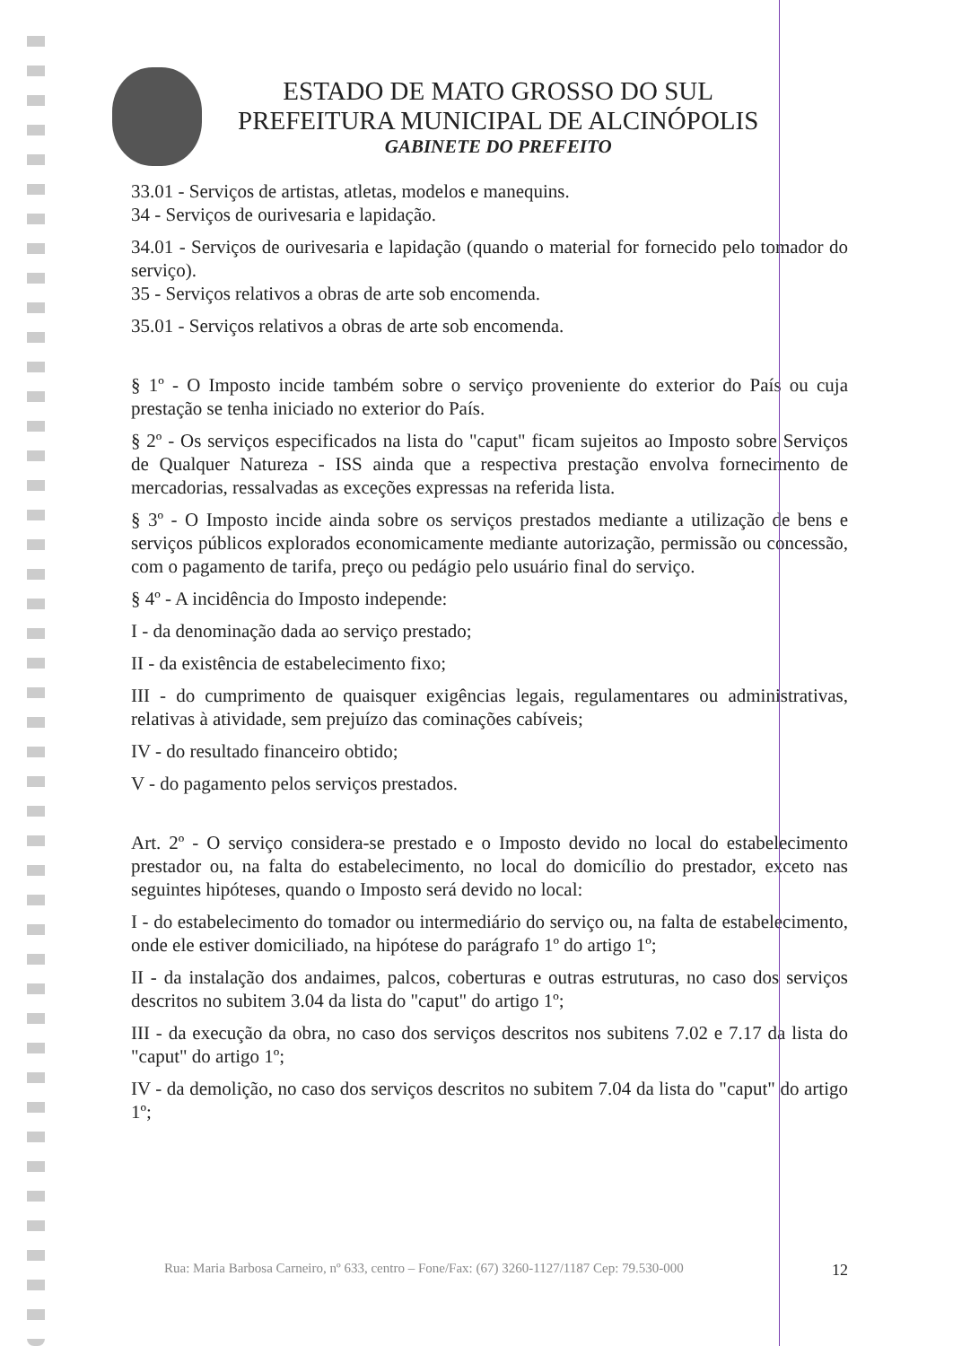ESTADO DE MATO GROSSO DO SUL
PREFEITURA MUNICIPAL DE ALCINÓPOLIS
GABINETE DO PREFEITO
33.01 - Serviços de artistas, atletas, modelos e manequins.
34 - Serviços de ourivesaria e lapidação.
34.01 - Serviços de ourivesaria e lapidação (quando o material for fornecido pelo tomador do serviço).
35 - Serviços relativos a obras de arte sob encomenda.
35.01 - Serviços relativos a obras de arte sob encomenda.
§ 1º - O Imposto incide também sobre o serviço proveniente do exterior do País ou cuja prestação se tenha iniciado no exterior do País.
§ 2º - Os serviços especificados na lista do "caput" ficam sujeitos ao Imposto sobre Serviços de Qualquer Natureza - ISS ainda que a respectiva prestação envolva fornecimento de mercadorias, ressalvadas as exceções expressas na referida lista.
§ 3º - O Imposto incide ainda sobre os serviços prestados mediante a utilização de bens e serviços públicos explorados economicamente mediante autorização, permissão ou concessão, com o pagamento de tarifa, preço ou pedágio pelo usuário final do serviço.
§ 4º - A incidência do Imposto independe:
I - da denominação dada ao serviço prestado;
II - da existência de estabelecimento fixo;
III - do cumprimento de quaisquer exigências legais, regulamentares ou administrativas, relativas à atividade, sem prejuízo das cominações cabíveis;
IV - do resultado financeiro obtido;
V - do pagamento pelos serviços prestados.
Art. 2º - O serviço considera-se prestado e o Imposto devido no local do estabelecimento prestador ou, na falta do estabelecimento, no local do domicílio do prestador, exceto nas seguintes hipóteses, quando o Imposto será devido no local:
I - do estabelecimento do tomador ou intermediário do serviço ou, na falta de estabelecimento, onde ele estiver domiciliado, na hipótese do parágrafo 1º do artigo 1º;
II - da instalação dos andaimes, palcos, coberturas e outras estruturas, no caso dos serviços descritos no subitem 3.04 da lista do "caput" do artigo 1º;
III - da execução da obra, no caso dos serviços descritos nos subitens 7.02 e 7.17 da lista do "caput" do artigo 1º;
IV - da demolição, no caso dos serviços descritos no subitem 7.04 da lista do "caput" do artigo 1º;
Rua: Maria Barbosa Carneiro, nº 633, centro – Fone/Fax: (67) 3260-1127/1187 Cep: 79.530-000 12